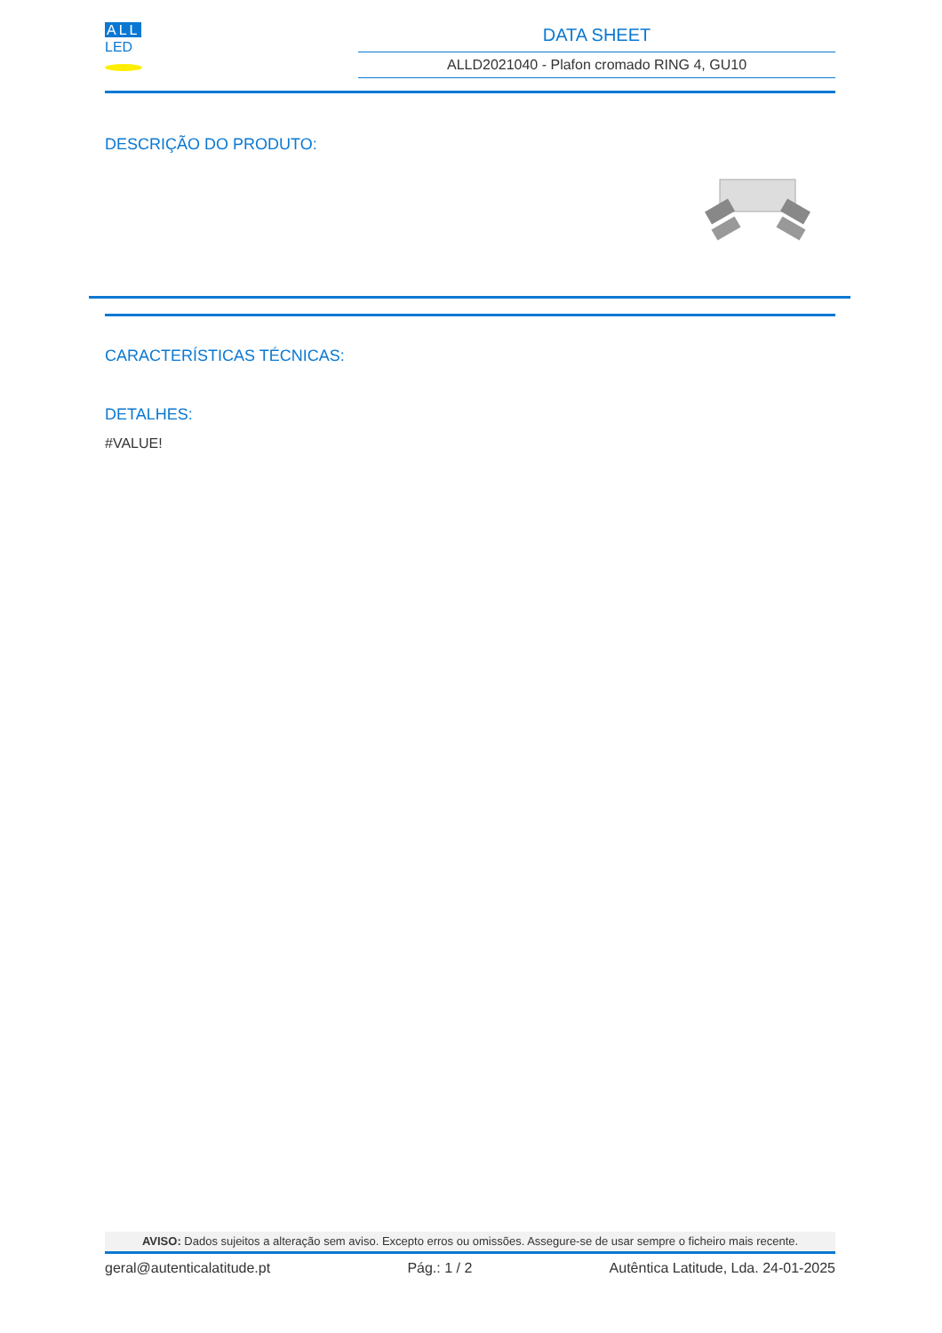ALL
LED
DATA SHEET
ALLD2021040 - Plafon cromado RING 4, GU10
DESCRIÇÃO DO PRODUTO:
CARACTERÍSTICAS TÉCNICAS:
DETALHES:
#VALUE!
AVISO: Dados sujeitos a alteração sem aviso. Excepto erros ou omissões. Assegure-se de usar sempre o ficheiro mais recente.
geral@autenticalatitude.pt Pág.: 1 / 2 Autêntica Latitude, Lda. 24-01-2025